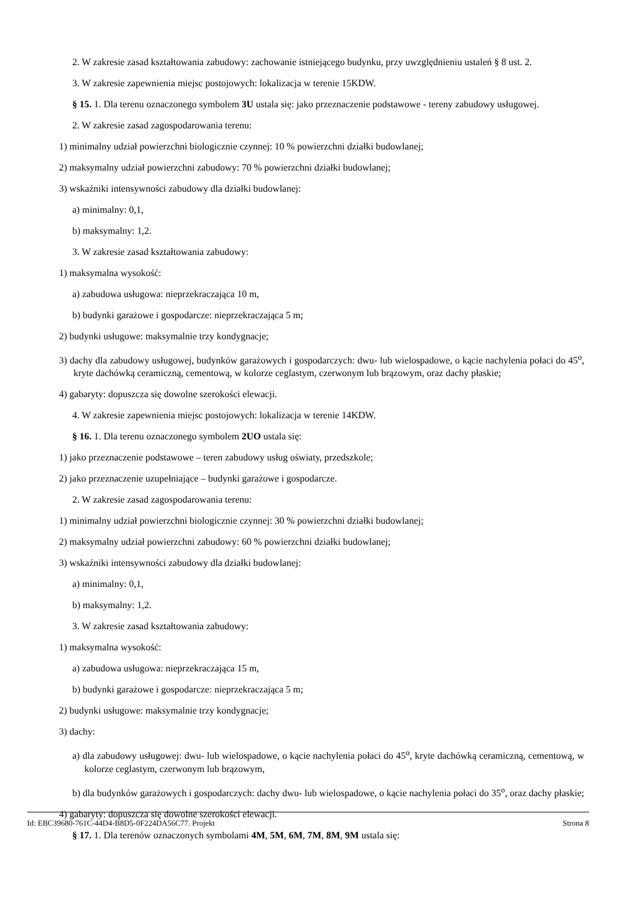2. W zakresie zasad kształtowania zabudowy: zachowanie istniejącego budynku, przy uwzględnieniu ustaleń § 8 ust. 2.
3. W zakresie zapewnienia miejsc postojowych: lokalizacja w terenie 15KDW.
§ 15. 1. Dla terenu oznaczonego symbolem 3U ustala się: jako przeznaczenie podstawowe - tereny zabudowy usługowej.
2. W zakresie zasad zagospodarowania terenu:
1) minimalny udział powierzchni biologicznie czynnej: 10 % powierzchni działki budowlanej;
2) maksymalny udział powierzchni zabudowy: 70 % powierzchni działki budowlanej;
3) wskaźniki intensywności zabudowy dla działki budowlanej:
a) minimalny: 0,1,
b) maksymalny: 1,2.
3. W zakresie zasad kształtowania zabudowy:
1) maksymalna wysokość:
a) zabudowa usługowa: nieprzekraczająca 10 m,
b) budynki garażowe i gospodarcze: nieprzekraczająca 5 m;
2) budynki usługowe: maksymalnie trzy kondygnacje;
3) dachy dla zabudowy usługowej, budynków garażowych i gospodarczych: dwu- lub wielospadowe, o kącie nachylenia połaci do 45<sup>o</sup>, kryte dachówką ceramiczną, cementową, w kolorze ceglastym, czerwonym lub brązowym, oraz dachy płaskie;
4) gabaryty: dopuszcza się dowolne szerokości elewacji.
4. W zakresie zapewnienia miejsc postojowych: lokalizacja w terenie 14KDW.
§ 16. 1. Dla terenu oznaczonego symbolem 2UO ustala się:
1) jako przeznaczenie podstawowe – teren zabudowy usług oświaty, przedszkole;
2) jako przeznaczenie uzupełniające – budynki garażowe i gospodarcze.
2. W zakresie zasad zagospodarowania terenu:
1) minimalny udział powierzchni biologicznie czynnej: 30 % powierzchni działki budowlanej;
2) maksymalny udział powierzchni zabudowy: 60 % powierzchni działki budowlanej;
3) wskaźniki intensywności zabudowy dla działki budowlanej:
a) minimalny: 0,1,
b) maksymalny: 1,2.
3. W zakresie zasad kształtowania zabudowy:
1) maksymalna wysokość:
a) zabudowa usługowa: nieprzekraczająca 15 m,
b) budynki garażowe i gospodarcze: nieprzekraczająca 5 m;
2) budynki usługowe: maksymalnie trzy kondygnacje;
3) dachy:
a) dla zabudowy usługowej: dwu- lub wielospadowe, o kącie nachylenia połaci do 45<sup>o</sup>, kryte dachówką ceramiczną, cementową, w kolorze ceglastym, czerwonym lub brązowym,
b) dla budynków garażowych i gospodarczych: dachy dwu- lub wielospadowe, o kącie nachylenia połaci do 35<sup>o</sup>, oraz dachy płaskie;
4) gabaryty: dopuszcza się dowolne szerokości elewacji.
§ 17. 1. Dla terenów oznaczonych symbolami 4M, 5M, 6M, 7M, 8M, 9M ustala się:
Id: EBC39680-761C-44D4-B8D5-0F224DA56C77. Projekt Strona 8